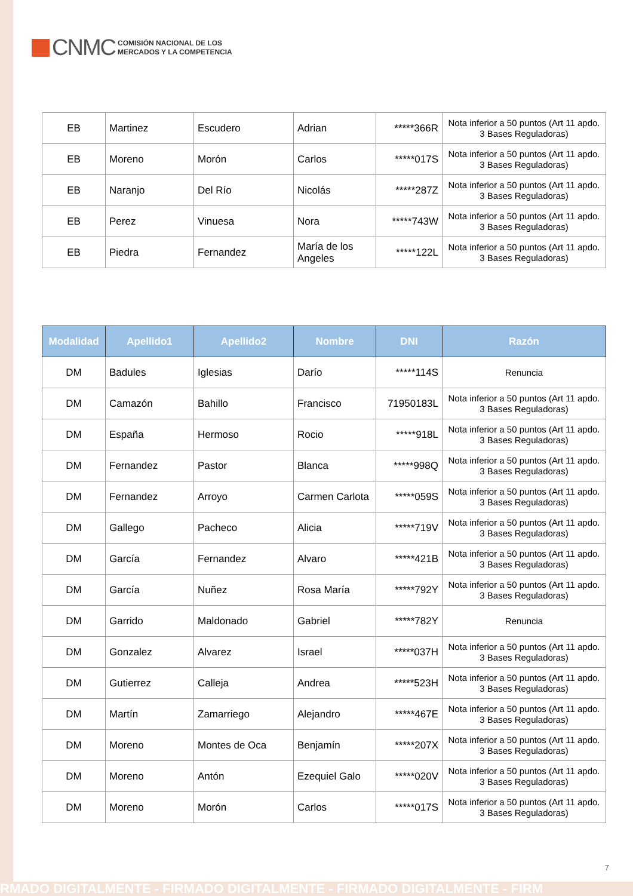CNMC
COMISIÓN NACIONAL DE LOS
MERCADOS Y LA COMPETENCIA
| EB | Martinez | Escudero | Adrian | *****366R | Nota inferior a 50 puntos (Art 11 apdo. 3 Bases Reguladoras) |
| EB | Moreno | Morón | Carlos | *****017S | Nota inferior a 50 puntos (Art 11 apdo. 3 Bases Reguladoras) |
| EB | Naranjo | Del Río | Nicolás | *****287Z | Nota inferior a 50 puntos (Art 11 apdo. 3 Bases Reguladoras) |
| EB | Perez | Vinuesa | Nora | *****743W | Nota inferior a 50 puntos (Art 11 apdo. 3 Bases Reguladoras) |
| EB | Piedra | Fernandez | María de los Angeles | *****122L | Nota inferior a 50 puntos (Art 11 apdo. 3 Bases Reguladoras) |
| Modalidad | Apellido1 | Apellido2 | Nombre | DNI | Razón |
| --- | --- | --- | --- | --- | --- |
| DM | Badules | Iglesias | Darío | *****114S | Renuncia |
| DM | Camazón | Bahillo | Francisco | 71950183L | Nota inferior a 50 puntos (Art 11 apdo. 3 Bases Reguladoras) |
| DM | España | Hermoso | Rocio | *****918L | Nota inferior a 50 puntos (Art 11 apdo. 3 Bases Reguladoras) |
| DM | Fernandez | Pastor | Blanca | *****998Q | Nota inferior a 50 puntos (Art 11 apdo. 3 Bases Reguladoras) |
| DM | Fernandez | Arroyo | Carmen Carlota | *****059S | Nota inferior a 50 puntos (Art 11 apdo. 3 Bases Reguladoras) |
| DM | Gallego | Pacheco | Alicia | *****719V | Nota inferior a 50 puntos (Art 11 apdo. 3 Bases Reguladoras) |
| DM | García | Fernandez | Alvaro | *****421B | Nota inferior a 50 puntos (Art 11 apdo. 3 Bases Reguladoras) |
| DM | García | Nuñez | Rosa María | *****792Y | Nota inferior a 50 puntos (Art 11 apdo. 3 Bases Reguladoras) |
| DM | Garrido | Maldonado | Gabriel | *****782Y | Renuncia |
| DM | Gonzalez | Alvarez | Israel | *****037H | Nota inferior a 50 puntos (Art 11 apdo. 3 Bases Reguladoras) |
| DM | Gutierrez | Calleja | Andrea | *****523H | Nota inferior a 50 puntos (Art 11 apdo. 3 Bases Reguladoras) |
| DM | Martín | Zamarriego | Alejandro | *****467E | Nota inferior a 50 puntos (Art 11 apdo. 3 Bases Reguladoras) |
| DM | Moreno | Montes de Oca | Benjamín | *****207X | Nota inferior a 50 puntos (Art 11 apdo. 3 Bases Reguladoras) |
| DM | Moreno | Antón | Ezequiel Galo | *****020V | Nota inferior a 50 puntos (Art 11 apdo. 3 Bases Reguladoras) |
| DM | Moreno | Morón | Carlos | *****017S | Nota inferior a 50 puntos (Art 11 apdo. 3 Bases Reguladoras) |
7
RMADO DIGITALMENTE - FIRMADO DIGITALMENTE - FIRMADO DIGITALMENTE - FIRM